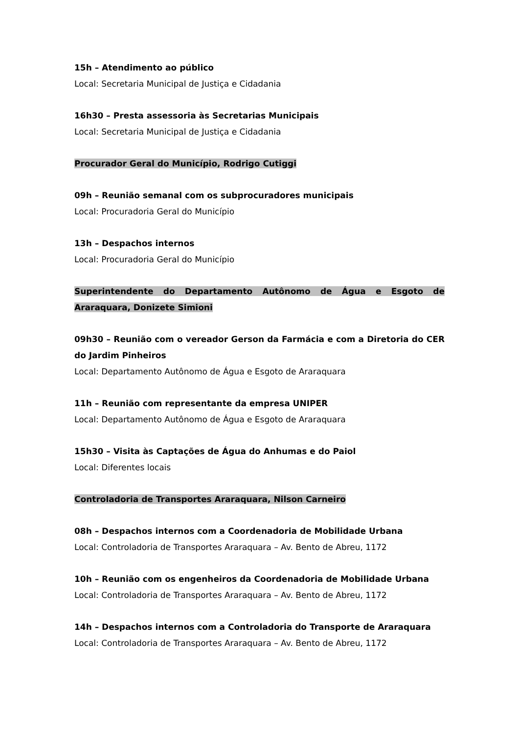15h – Atendimento ao público
Local: Secretaria Municipal de Justiça e Cidadania
16h30 – Presta assessoria às Secretarias Municipais
Local: Secretaria Municipal de Justiça e Cidadania
Procurador Geral do Município, Rodrigo Cutiggi
09h – Reunião semanal com os subprocuradores municipais
Local: Procuradoria Geral do Município
13h – Despachos internos
Local: Procuradoria Geral do Município
Superintendente do Departamento Autônomo de Água e Esgoto de Araraquara, Donizete Simioni
09h30 – Reunião com o vereador Gerson da Farmácia e com a Diretoria do CER do Jardim Pinheiros
Local: Departamento Autônomo de Água e Esgoto de Araraquara
11h – Reunião com representante da empresa UNIPER
Local: Departamento Autônomo de Água e Esgoto de Araraquara
15h30 – Visita às Captações de Água do Anhumas e do Paiol
Local: Diferentes locais
Controladoria de Transportes Araraquara, Nilson Carneiro
08h – Despachos internos com a Coordenadoria de Mobilidade Urbana
Local: Controladoria de Transportes Araraquara – Av. Bento de Abreu, 1172
10h – Reunião com os engenheiros da Coordenadoria de Mobilidade Urbana
Local: Controladoria de Transportes Araraquara – Av. Bento de Abreu, 1172
14h – Despachos internos com a Controladoria do Transporte de Araraquara
Local: Controladoria de Transportes Araraquara – Av. Bento de Abreu, 1172